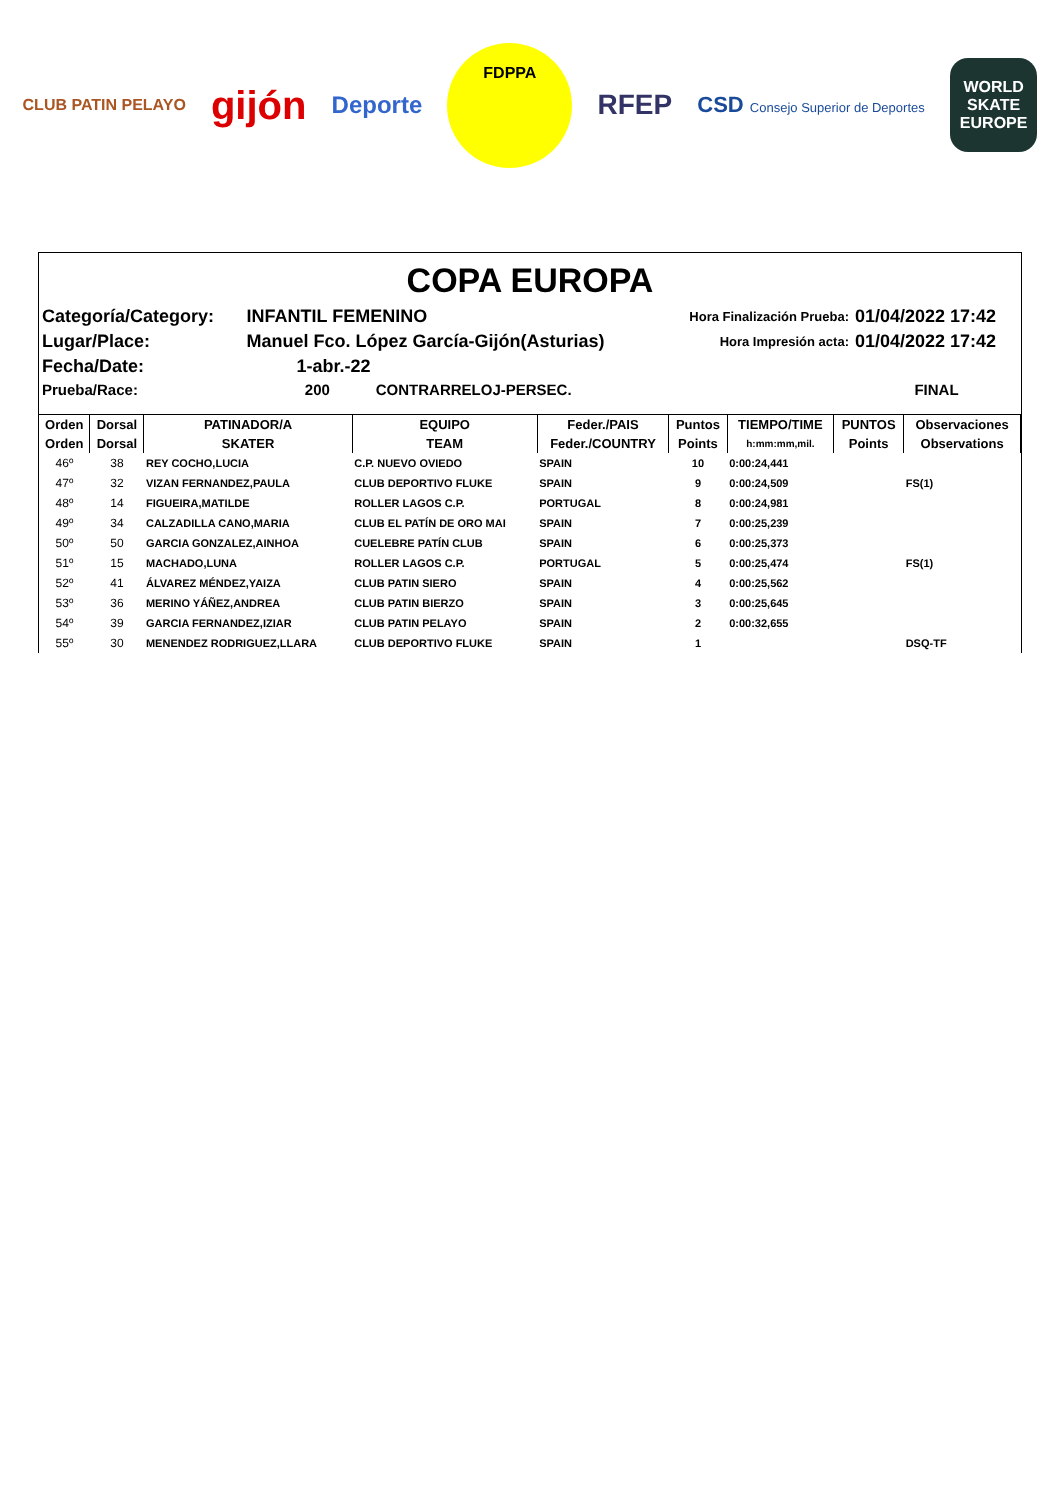CLUB PATIN PELAYO
gijón
Deporte
FDPPA
RFEP
CSD Consejo Superior de Deportes
WORLD
SKATE
EUROPE
COPA EUROPA
| Categoría/Category: | INFANTIL FEMENINO | Hora Finalización Prueba: | 01/04/2022 17:42 |
| Lugar/Place: | Manuel Fco. López García-Gijón(Asturias) | Hora Impresión acta: | 01/04/2022 17:42 |
| Fecha/Date: | 1-abr.-22 | | |
| Prueba/Race: | 200 CONTRARRELOJ-PERSEC. | | FINAL |
| Orden | Dorsal | PATINADOR/A | EQUIPO | Feder./PAIS | Puntos | TIEMPO/TIME | PUNTOS | Observaciones |
| --- | --- | --- | --- | --- | --- | --- | --- | --- |
| Orden | Dorsal | SKATER | TEAM | Feder./COUNTRY | Points | h:mm:mm,mil. | Points | Observations |
| 46º | 38 | REY COCHO,LUCIA | C.P. NUEVO OVIEDO | SPAIN | 10 | 0:00:24,441 | | |
| 47º | 32 | VIZAN FERNANDEZ,PAULA | CLUB DEPORTIVO FLUKE | SPAIN | 9 | 0:00:24,509 | | FS(1) |
| 48º | 14 | FIGUEIRA,MATILDE | ROLLER LAGOS C.P. | PORTUGAL | 8 | 0:00:24,981 | | |
| 49º | 34 | CALZADILLA CANO,MARIA | CLUB EL PATÍN DE ORO MAI | SPAIN | 7 | 0:00:25,239 | | |
| 50º | 50 | GARCIA GONZALEZ,AINHOA | CUELEBRE PATÍN CLUB | SPAIN | 6 | 0:00:25,373 | | |
| 51º | 15 | MACHADO,LUNA | ROLLER LAGOS C.P. | PORTUGAL | 5 | 0:00:25,474 | | FS(1) |
| 52º | 41 | ÁLVAREZ MÉNDEZ,YAIZA | CLUB PATIN SIERO | SPAIN | 4 | 0:00:25,562 | | |
| 53º | 36 | MERINO YÁÑEZ,ANDREA | CLUB PATIN BIERZO | SPAIN | 3 | 0:00:25,645 | | |
| 54º | 39 | GARCIA FERNANDEZ,IZIAR | CLUB PATIN PELAYO | SPAIN | 2 | 0:00:32,655 | | |
| 55º | 30 | MENENDEZ RODRIGUEZ,LLARA | CLUB DEPORTIVO FLUKE | SPAIN | 1 | | | DSQ-TF |